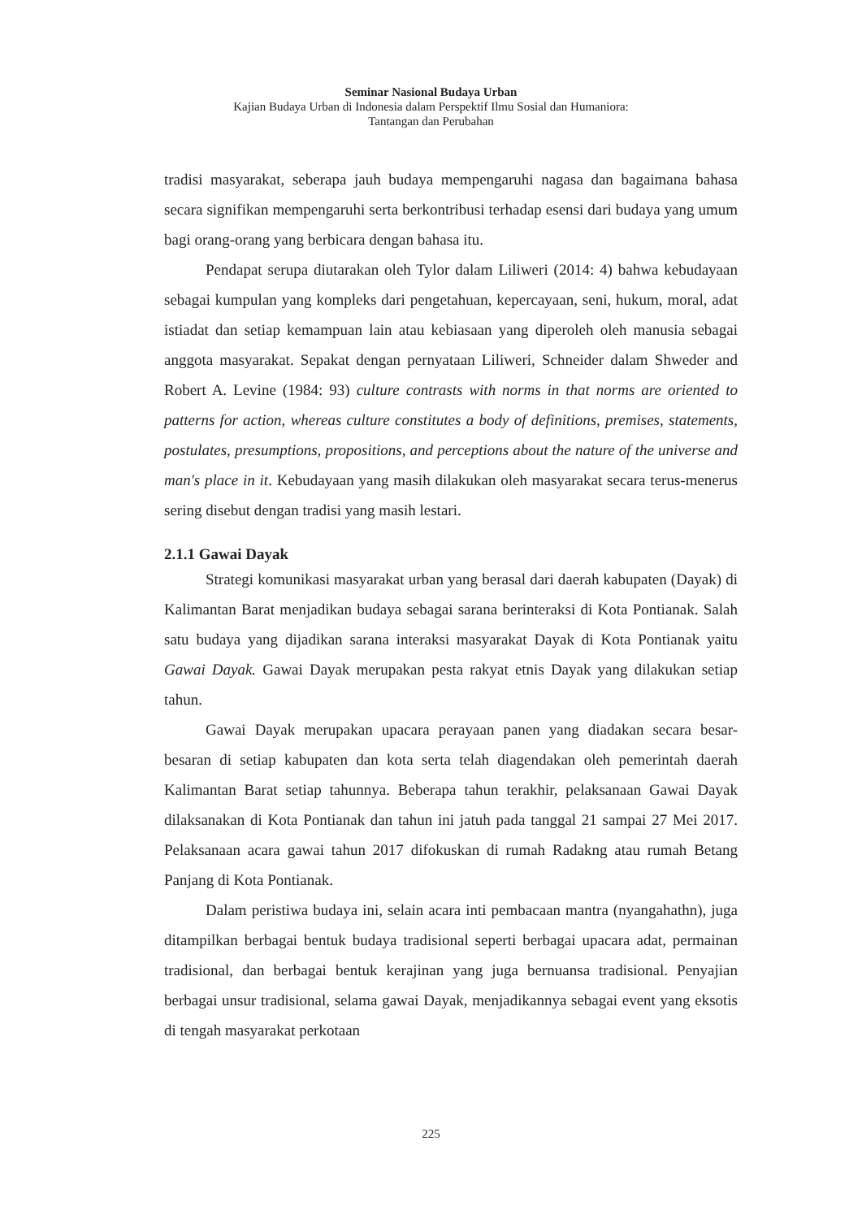Seminar Nasional Budaya Urban
Kajian Budaya Urban di Indonesia dalam Perspektif Ilmu Sosial dan Humaniora:
Tantangan dan Perubahan
tradisi masyarakat, seberapa jauh budaya mempengaruhi nagasa dan bagaimana bahasa secara signifikan mempengaruhi serta berkontribusi terhadap esensi dari budaya yang umum bagi orang-orang yang berbicara dengan bahasa itu.
Pendapat serupa diutarakan oleh Tylor dalam Liliweri (2014: 4) bahwa kebudayaan sebagai kumpulan yang kompleks dari pengetahuan, kepercayaan, seni, hukum, moral, adat istiadat dan setiap kemampuan lain atau kebiasaan yang diperoleh oleh manusia sebagai anggota masyarakat. Sepakat dengan pernyataan Liliweri, Schneider dalam Shweder and Robert A. Levine (1984: 93) culture contrasts with norms in that norms are oriented to patterns for action, whereas culture constitutes a body of definitions, premises, statements, postulates, presumptions, propositions, and perceptions about the nature of the universe and man's place in it. Kebudayaan yang masih dilakukan oleh masyarakat secara terus-menerus sering disebut dengan tradisi yang masih lestari.
2.1.1 Gawai Dayak
Strategi komunikasi masyarakat urban yang berasal dari daerah kabupaten (Dayak) di Kalimantan Barat menjadikan budaya sebagai sarana berinteraksi di Kota Pontianak. Salah satu budaya yang dijadikan sarana interaksi masyarakat Dayak di Kota Pontianak yaitu Gawai Dayak. Gawai Dayak merupakan pesta rakyat etnis Dayak yang dilakukan setiap tahun.
Gawai Dayak merupakan upacara perayaan panen yang diadakan secara besar-besaran di setiap kabupaten dan kota serta telah diagendakan oleh pemerintah daerah Kalimantan Barat setiap tahunnya. Beberapa tahun terakhir, pelaksanaan Gawai Dayak dilaksanakan di Kota Pontianak dan tahun ini jatuh pada tanggal 21 sampai 27 Mei 2017. Pelaksanaan acara gawai tahun 2017 difokuskan di rumah Radakng atau rumah Betang Panjang di Kota Pontianak.
Dalam peristiwa budaya ini, selain acara inti pembacaan mantra (nyangahathn), juga ditampilkan berbagai bentuk budaya tradisional seperti berbagai upacara adat, permainan tradisional, dan berbagai bentuk kerajinan yang juga bernuansa tradisional. Penyajian berbagai unsur tradisional, selama gawai Dayak, menjadikannya sebagai event yang eksotis di tengah masyarakat perkotaan
225